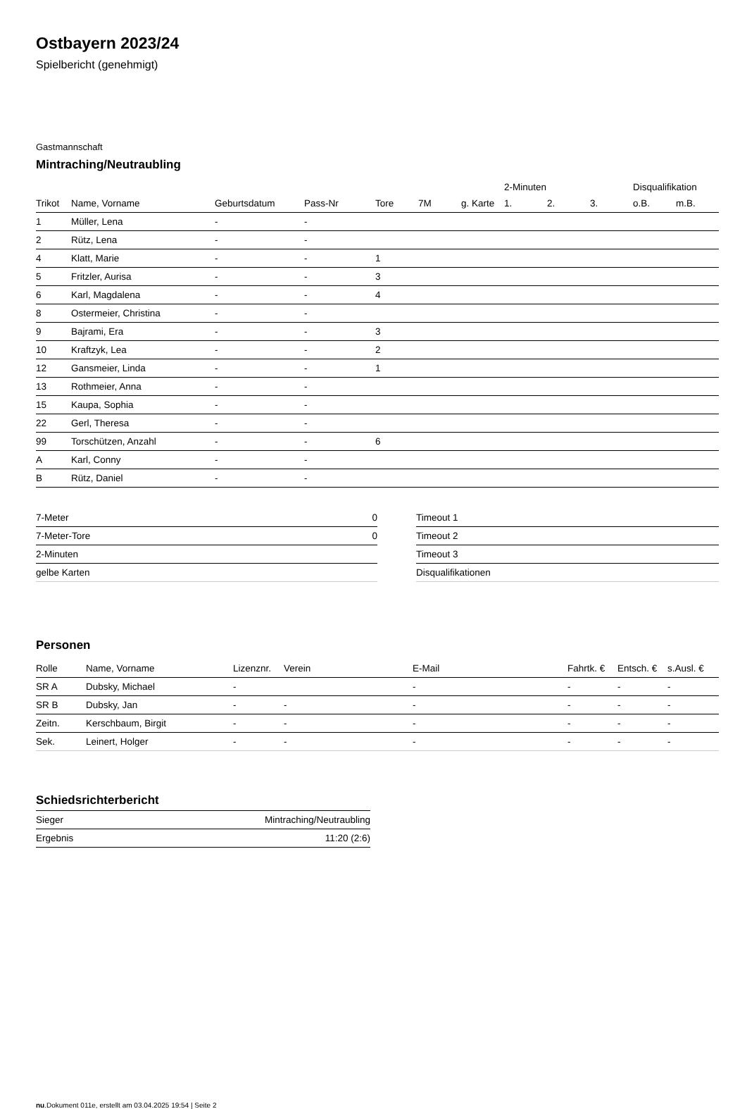Ostbayern 2023/24
Spielbericht (genehmigt)
Gastmannschaft
Mintraching/Neutraubling
| | | | | | | | 2-Minuten | | | Disqualifikation | |
| --- | --- | --- | --- | --- | --- | --- | --- | --- | --- | --- | --- |
| Trikot | Name, Vorname | Geburtsdatum | Pass-Nr | Tore | 7M | g. Karte | 1. | 2. | 3. | o.B. | m.B. |
| 1 | Müller, Lena | - | - | | | | | | | | |
| 2 | Rütz, Lena | - | - | | | | | | | | |
| 4 | Klatt, Marie | - | - | 1 | | | | | | | |
| 5 | Fritzler, Aurisa | - | - | 3 | | | | | | | |
| 6 | Karl, Magdalena | - | - | 4 | | | | | | | |
| 8 | Ostermeier, Christina | - | - | | | | | | | | |
| 9 | Bajrami, Era | - | - | 3 | | | | | | | |
| 10 | Kraftzyk, Lea | - | - | 2 | | | | | | | |
| 12 | Gansmeier, Linda | - | - | 1 | | | | | | | |
| 13 | Rothmeier, Anna | - | - | | | | | | | | |
| 15 | Kaupa, Sophia | - | - | | | | | | | | |
| 22 | Gerl, Theresa | - | - | | | | | | | | |
| 99 | Torschützen, Anzahl | - | - | 6 | | | | | | | |
| A | Karl, Conny | - | - | | | | | | | | |
| B | Rütz, Daniel | - | - | | | | | | | | |
| 7-Meter | 0 |
| 7-Meter-Tore | 0 |
| 2-Minuten | |
| gelbe Karten | |
| Timeout 1 |
| Timeout 2 |
| Timeout 3 |
| Disqualifikationen |
Personen
| Rolle | Name, Vorname | Lizenznr. | Verein | E-Mail | Fahrtk. € | Entsch. € | s.Ausl. € |
| --- | --- | --- | --- | --- | --- | --- | --- |
| SR A | Dubsky, Michael | - | | - | - | - | - |
| SR B | Dubsky, Jan | - | - | - | - | - | - |
| Zeitn. | Kerschbaum, Birgit | - | - | - | - | - | - |
| Sek. | Leinert, Holger | - | - | - | - | - | - |
Schiedsrichterbericht
| Sieger | Mintraching/Neutraubling |
| Ergebnis | 11:20 (2:6) |
nu.Dokument 011e, erstellt am 03.04.2025 19:54 | Seite 2